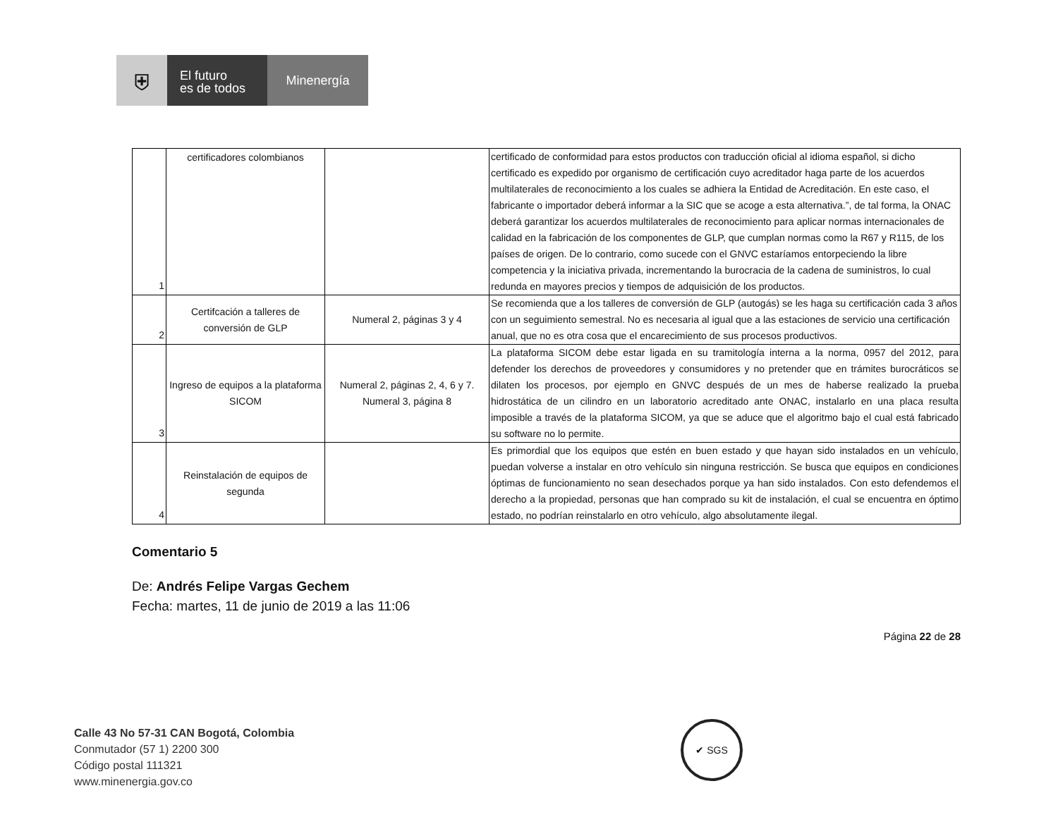⛨
El futuro
es de todos
Minenergía
| 1 | certificadores colombianos | | certificado de conformidad para estos productos con traducción oficial al idioma español, si dicho certificado es expedido por organismo de certificación cuyo acreditador haga parte de los acuerdos multilaterales de reconocimiento a los cuales se adhiera la Entidad de Acreditación. En este caso, el fabricante o importador deberá informar a la SIC que se acoge a esta alternativa.”, de tal forma, la ONAC deberá garantizar los acuerdos multilaterales de reconocimiento para aplicar normas internacionales de calidad en la fabricación de los componentes de GLP, que cumplan normas como la R67 y R115, de los países de origen. De lo contrario, como sucede con el GNVC estaríamos entorpeciendo la libre competencia y la iniciativa privada, incrementando la burocracia de la cadena de suministros, lo cual redunda en mayores precios y tiempos de adquisición de los productos. |
| 2 | Certifcación a talleres de conversión de GLP | Numeral 2, páginas 3 y 4 | Se recomienda que a los talleres de conversión de GLP (autogás) se les haga su certificación cada 3 años con un seguimiento semestral. No es necesaria al igual que a las estaciones de servicio una certificación anual, que no es otra cosa que el encarecimiento de sus procesos productivos. |
| 3 | Ingreso de equipos a la plataforma SICOM | Numeral 2, páginas 2, 4, 6 y 7. Numeral 3, página 8 | La plataforma SICOM debe estar ligada en su tramitología interna a la norma, 0957 del 2012, para defender los derechos de proveedores y consumidores y no pretender que en trámites burocráticos se dilaten los procesos, por ejemplo en GNVC después de un mes de haberse realizado la prueba hidrostática de un cilindro en un laboratorio acreditado ante ONAC, instalarlo en una placa resulta imposible a través de la plataforma SICOM, ya que se aduce que el algoritmo bajo el cual está fabricado su software no lo permite. |
| 4 | Reinstalación de equipos de segunda | | Es primordial que los equipos que estén en buen estado y que hayan sido instalados en un vehículo, puedan volverse a instalar en otro vehículo sin ninguna restricción. Se busca que equipos en condiciones óptimas de funcionamiento no sean desechados porque ya han sido instalados. Con esto defendemos el derecho a la propiedad, personas que han comprado su kit de instalación, el cual se encuentra en óptimo estado, no podrían reinstalarlo en otro vehículo, algo absolutamente ilegal. |
Comentario 5
De: Andrés Felipe Vargas Gechem
Fecha: martes, 11 de junio de 2019 a las 11:06
Página 22 de 28
Calle 43 No 57-31 CAN Bogotá, Colombia
Conmutador (57 1) 2200 300
Código postal 111321
www.minenergia.gov.co
✔ SGS